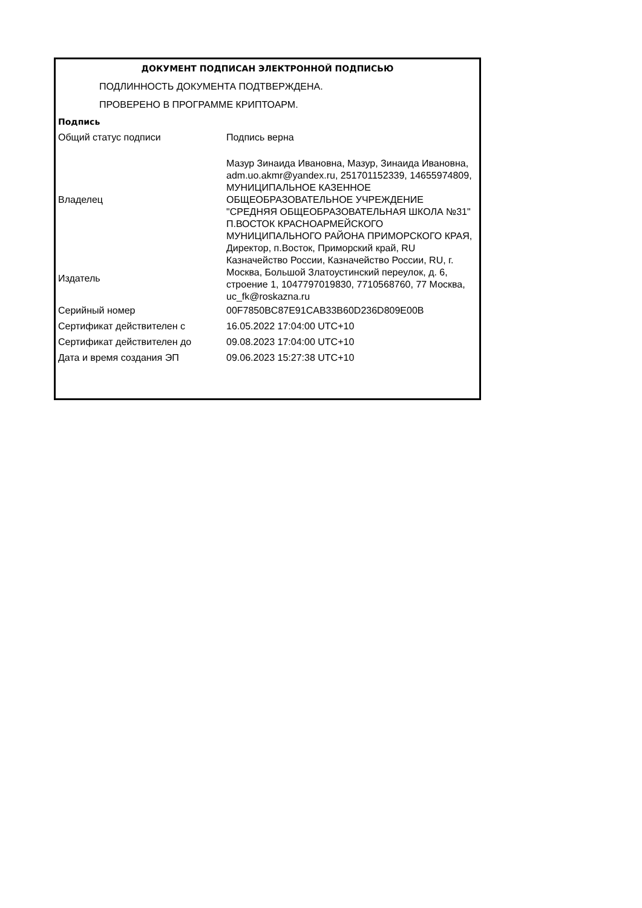| ДОКУМЕНТ ПОДПИСАН ЭЛЕКТРОННОЙ ПОДПИСЬЮ | |
| ПОДЛИННОСТЬ ДОКУМЕНТА ПОДТВЕРЖДЕНА. | |
| ПРОВЕРЕНО В ПРОГРАММЕ КРИПТОАРМ. | |
| Подпись | |
| Общий статус подписи | Подпись верна |
| Владелец | Мазур Зинаида Ивановна, Мазур, Зинаида Ивановна, adm.uo.akmr@yandex.ru, 251701152339, 14655974809, МУНИЦИПАЛЬНОЕ КАЗЕННОЕ ОБЩЕОБРАЗОВАТЕЛЬНОЕ УЧРЕЖДЕНИЕ "СРЕДНЯЯ ОБЩЕОБРАЗОВАТЕЛЬНАЯ ШКОЛА №31" П.ВОСТОК КРАСНОАРМЕЙСКОГО МУНИЦИПАЛЬНОГО РАЙОНА ПРИМОРСКОГО КРАЯ, Директор, п.Восток, Приморский край, RU |
| Издатель | Казначейство России, Казначейство России, RU, г. Москва, Большой Златоустинский переулок, д. 6, строение 1, 1047797019830, 7710568760, 77 Москва, uc_fk@roskazna.ru |
| Серийный номер | 00F7850BC87E91CAB33B60D236D809E00B |
| Сертификат действителен с | 16.05.2022 17:04:00 UTC+10 |
| Сертификат действителен до | 09.08.2023 17:04:00 UTC+10 |
| Дата и время создания ЭП | 09.06.2023 15:27:38 UTC+10 |